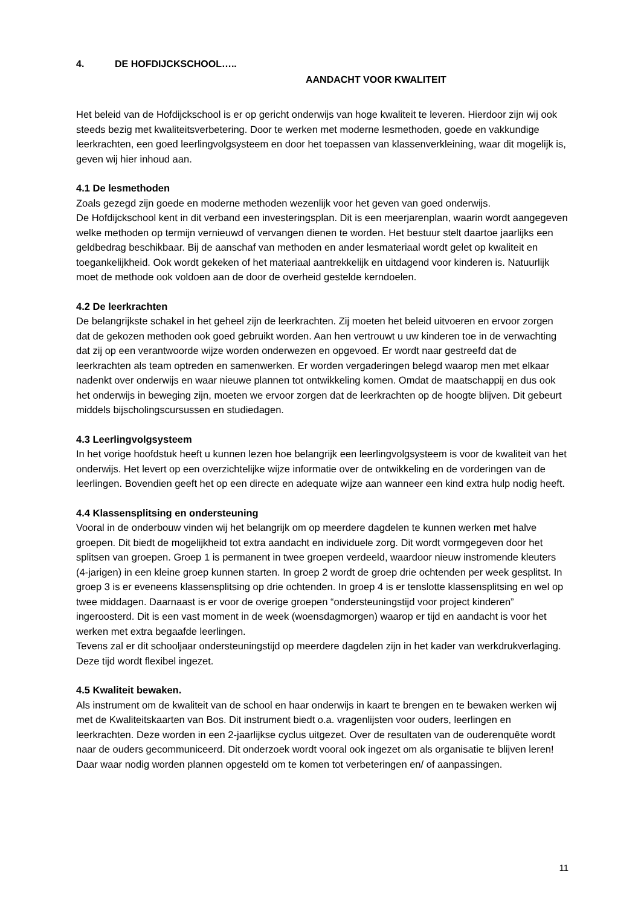4. DE HOFDIJCKSCHOOL…..
AANDACHT VOOR KWALITEIT
Het beleid van de Hofdijckschool is er op gericht onderwijs van hoge kwaliteit te leveren. Hierdoor zijn wij ook steeds bezig met kwaliteitsverbetering. Door te werken met moderne lesmethoden, goede en vakkundige leerkrachten, een goed leerlingvolgsysteem en door het toepassen van klassenverkleining, waar dit mogelijk is, geven wij hier inhoud aan.
4.1 De lesmethoden
Zoals gezegd zijn goede en moderne methoden wezenlijk voor het geven van goed onderwijs.
De Hofdijckschool kent in dit verband een investeringsplan. Dit is een meerjarenplan, waarin wordt aangegeven welke methoden op termijn vernieuwd of vervangen dienen te worden. Het bestuur stelt daartoe jaarlijks een geldbedrag beschikbaar. Bij de aanschaf van methoden en ander lesmateriaal wordt gelet op kwaliteit en toegankelijkheid. Ook wordt gekeken of het materiaal aantrekkelijk en uitdagend voor kinderen is. Natuurlijk moet de methode ook voldoen aan de door de overheid gestelde kerndoelen.
4.2 De leerkrachten
De belangrijkste schakel in het geheel zijn de leerkrachten. Zij moeten het beleid uitvoeren en ervoor zorgen dat de gekozen methoden ook goed gebruikt worden. Aan hen vertrouwt u uw kinderen toe in de verwachting dat zij op een verantwoorde wijze worden onderwezen en opgevoed. Er wordt naar gestreefd dat de leerkrachten als team optreden en samenwerken. Er worden vergaderingen belegd waarop men met elkaar nadenkt over onderwijs en waar nieuwe plannen tot ontwikkeling komen. Omdat de maatschappij en dus ook het onderwijs in beweging zijn, moeten we ervoor zorgen dat de leerkrachten op de hoogte blijven. Dit gebeurt middels bijscholingscursussen en studiedagen.
4.3 Leerlingvolgsysteem
In het vorige hoofdstuk heeft u kunnen lezen hoe belangrijk een leerlingvolgsysteem is voor de kwaliteit van het onderwijs. Het levert op een overzichtelijke wijze informatie over de ontwikkeling en de vorderingen van de leerlingen. Bovendien geeft het op een directe en adequate wijze aan wanneer een kind extra hulp nodig heeft.
4.4 Klassensplitsing en ondersteuning
Vooral in de onderbouw vinden wij het belangrijk om op meerdere dagdelen te kunnen werken met halve groepen. Dit biedt de mogelijkheid tot extra aandacht en individuele zorg. Dit wordt vormgegeven door het splitsen van groepen. Groep 1 is permanent in twee groepen verdeeld, waardoor nieuw instromende kleuters (4-jarigen) in een kleine groep kunnen starten. In groep 2 wordt de groep drie ochtenden per week gesplitst. In groep 3 is er eveneens klassensplitsing op drie ochtenden. In groep 4 is er tenslotte klassensplitsing en wel op twee middagen. Daarnaast is er voor de overige groepen “ondersteuningstijd voor project kinderen” ingeroosterd. Dit is een vast moment in de week (woensdagmorgen) waarop er tijd en aandacht is voor het werken met extra begaafde leerlingen.
Tevens zal er dit schooljaar ondersteuningstijd op meerdere dagdelen zijn in het kader van werkdrukverlaging. Deze tijd wordt flexibel ingezet.
4.5 Kwaliteit bewaken.
Als instrument om de kwaliteit van de school en haar onderwijs in kaart te brengen en te bewaken werken wij met de Kwaliteitskaarten van Bos. Dit instrument biedt o.a. vragenlijsten voor ouders, leerlingen en leerkrachten. Deze worden in een 2-jaarlijkse cyclus uitgezet. Over de resultaten van de ouderenquête wordt naar de ouders gecommuniceerd. Dit onderzoek wordt vooral ook ingezet om als organisatie te blijven leren! Daar waar nodig worden plannen opgesteld om te komen tot verbeteringen en/ of aanpassingen.
11